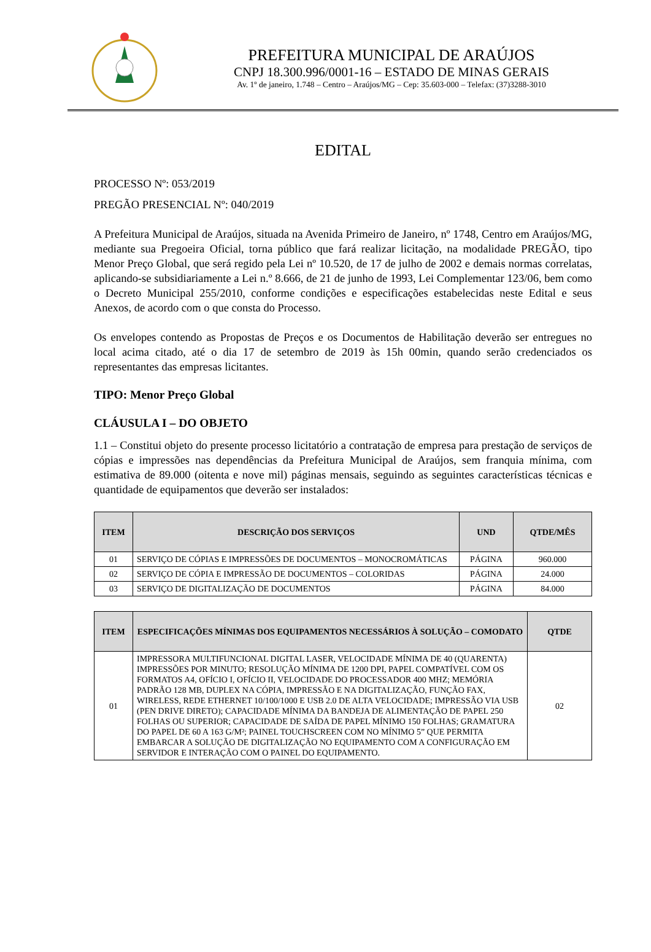PREFEITURA MUNICIPAL DE ARAÚJOS
CNPJ 18.300.996/0001-16 – ESTADO DE MINAS GERAIS
Av. 1º de janeiro, 1.748 – Centro – Araújos/MG – Cep: 35.603-000 – Telefax: (37)3288-3010
EDITAL
PROCESSO Nº: 053/2019
PREGÃO PRESENCIAL Nº: 040/2019
A Prefeitura Municipal de Araújos, situada na Avenida Primeiro de Janeiro, nº 1748, Centro em Araújos/MG, mediante sua Pregoeira Oficial, torna público que fará realizar licitação, na modalidade PREGÃO, tipo Menor Preço Global, que será regido pela Lei nº 10.520, de 17 de julho de 2002 e demais normas correlatas, aplicando-se subsidiariamente a Lei n.º 8.666, de 21 de junho de 1993, Lei Complementar 123/06, bem como o Decreto Municipal 255/2010, conforme condições e especificações estabelecidas neste Edital e seus Anexos, de acordo com o que consta do Processo.
Os envelopes contendo as Propostas de Preços e os Documentos de Habilitação deverão ser entregues no local acima citado, até o dia 17 de setembro de 2019 às 15h 00min, quando serão credenciados os representantes das empresas licitantes.
TIPO: Menor Preço Global
CLÁUSULA I – DO OBJETO
1.1 – Constitui objeto do presente processo licitatório a contratação de empresa para prestação de serviços de cópias e impressões nas dependências da Prefeitura Municipal de Araújos, sem franquia mínima, com estimativa de 89.000 (oitenta e nove mil) páginas mensais, seguindo as seguintes características técnicas e quantidade de equipamentos que deverão ser instalados:
| ITEM | DESCRIÇÃO DOS SERVIÇOS | UND | QTDE/MÊS |
| --- | --- | --- | --- |
| 01 | SERVIÇO DE CÓPIAS E IMPRESSÕES DE DOCUMENTOS – MONOCROMÁTICAS | PÁGINA | 960.000 |
| 02 | SERVIÇO DE CÓPIA E IMPRESSÃO DE DOCUMENTOS – COLORIDAS | PÁGINA | 24.000 |
| 03 | SERVIÇO DE DIGITALIZAÇÃO DE DOCUMENTOS | PÁGINA | 84.000 |
| ITEM | ESPECIFICAÇÕES MÍNIMAS DOS EQUIPAMENTOS NECESSÁRIOS À SOLUÇÃO – COMODATO | QTDE |
| --- | --- | --- |
| 01 | IMPRESSORA MULTIFUNCIONAL DIGITAL LASER, VELOCIDADE MÍNIMA DE 40 (QUARENTA) IMPRESSÕES POR MINUTO; RESOLUÇÃO MÍNIMA DE 1200 DPI, PAPEL COMPATÍVEL COM OS FORMATOS A4, OFÍCIO I, OFÍCIO II, VELOCIDADE DO PROCESSADOR 400 MHZ; MEMÓRIA PADRÃO 128 MB, DUPLEX NA CÓPIA, IMPRESSÃO E NA DIGITALIZAÇÃO, FUNÇÃO FAX, WIRELESS, REDE ETHERNET 10/100/1000 E USB 2.0 DE ALTA VELOCIDADE; IMPRESSÃO VIA USB (PEN DRIVE DIRETO); CAPACIDADE MÍNIMA DA BANDEJA DE ALIMENTAÇÃO DE PAPEL 250 FOLHAS OU SUPERIOR; CAPACIDADE DE SAÍDA DE PAPEL MÍNIMO 150 FOLHAS; GRAMATURA DO PAPEL DE 60 A 163 G/M²; PAINEL TOUCHSCREEN COM NO MÍNIMO 5” QUE PERMITA EMBARCAR A SOLUÇÃO DE DIGITALIZAÇÃO NO EQUIPAMENTO COM A CONFIGURAÇÃO EM SERVIDOR E INTERAÇÃO COM O PAINEL DO EQUIPAMENTO. | 02 |